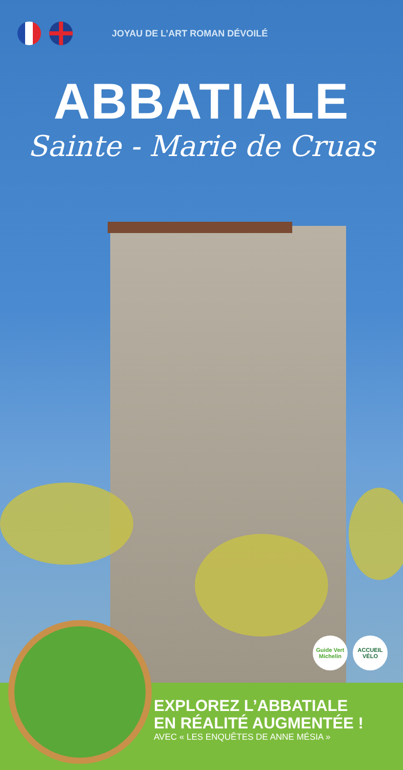JOYAU DE L’ART ROMAN DÉVOILÉ
ABBATIALE
Sainte - Marie de Cruas
Guide Vert Michelin
ACCUEIL VÉLO
EXPLOREZ L’ABBATIALE
EN RÉALITÉ AUGMENTÉE !
AVEC « LES ENQUÊTES DE ANNE MÉSIA »